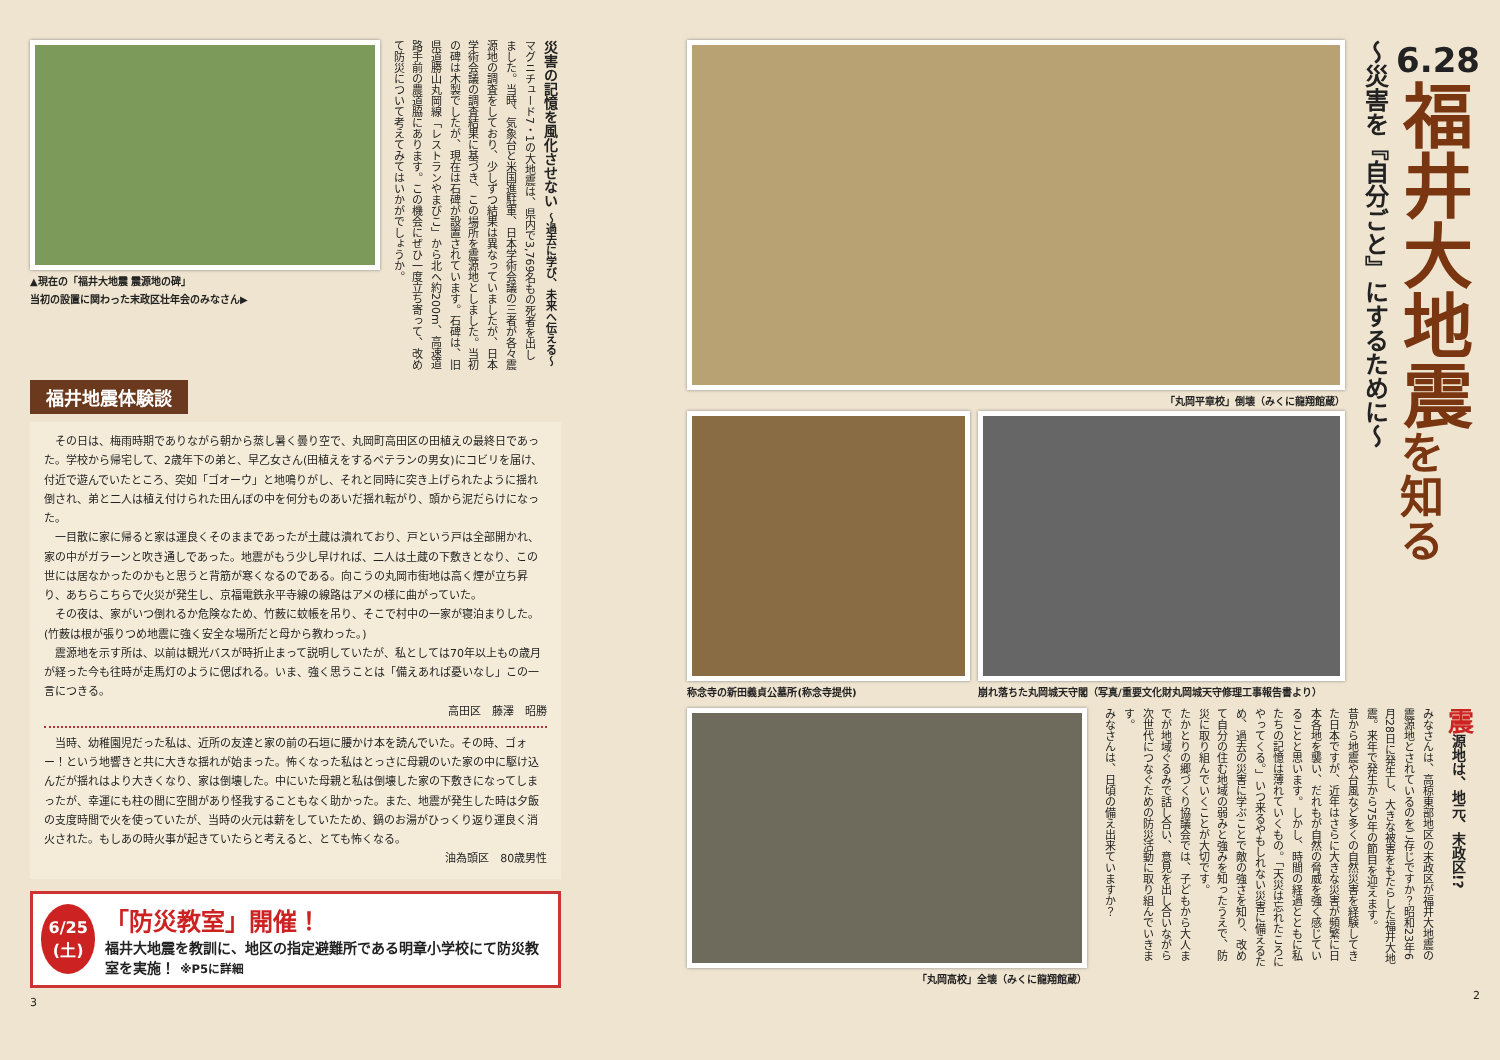▲現在の「福井大地震 震源地の碑」
当初の設置に関わった末政区壮年会のみなさん▶
災害の記憶を風化させない ～過去に学び、未来へ伝える～
マグニチュード7・1の大地震は、県内で3,769名もの死者を出しました。当時、気象台と米国進駐軍、日本学術会議の三者が各々震源地の調査をしており、少しずつ結果は異なっていましたが、日本学術会議の調査結果に基づき、この場所を震源地としました。当初の碑は木製でしたが、現在は石碑が設置されています。石碑は、旧県道勝山丸岡線「レストランやまびこ」から北へ約200m、高速道路手前の農道脇にあります。この機会にぜひ一度立ち寄って、改めて防災について考えてみてはいかがでしょうか。
福井地震体験談
　その日は、梅雨時期でありながら朝から蒸し暑く曇り空で、丸岡町高田区の田植えの最終日であった。学校から帰宅して、2歳年下の弟と、早乙女さん(田植えをするベテランの男女)にコビリを届け、付近で遊んでいたところ、突如「ゴオーウ」と地鳴りがし、それと同時に突き上げられたように揺れ倒され、弟と二人は植え付けられた田んぼの中を何分ものあいだ揺れ転がり、頭から泥だらけになった。
　一目散に家に帰ると家は運良くそのままであったが土蔵は潰れており、戸という戸は全部開かれ、家の中がガラーンと吹き通しであった。地震がもう少し早ければ、二人は土蔵の下敷きとなり、この世には居なかったのかもと思うと背筋が寒くなるのである。向こうの丸岡市街地は高く煙が立ち昇り、あちらこちらで火災が発生し、京福電鉄永平寺線の線路はアメの様に曲がっていた。
　その夜は、家がいつ倒れるか危険なため、竹薮に蚊帳を吊り、そこで村中の一家が寝泊まりした。(竹薮は根が張りつめ地震に強く安全な場所だと母から教わった。)
　震源地を示す所は、以前は観光バスが時折止まって説明していたが、私としては70年以上もの歳月が経った今も往時が走馬灯のように偲ばれる。いま、強く思うことは「備えあれば憂いなし」この一言につきる。
高田区　藤澤　昭勝
　当時、幼稚園児だった私は、近所の友達と家の前の石垣に腰かけ本を読んでいた。その時、ゴォー！という地響きと共に大きな揺れが始まった。怖くなった私はとっさに母親のいた家の中に駆け込んだが揺れはより大きくなり、家は倒壊した。中にいた母親と私は倒壊した家の下敷きになってしまったが、幸運にも柱の間に空間があり怪我することもなく助かった。また、地震が発生した時は夕飯の支度時間で火を使っていたが、当時の火元は薪をしていたため、鍋のお湯がひっくり返り運良く消火された。もしあの時火事が起きていたらと考えると、とても怖くなる。
油為頭区　80歳男性
6/25
(土)
「防災教室」開催！
福井大地震を教訓に、地区の指定避難所である明章小学校にて防災教室を実施！ ※P5に詳細
3
「丸岡平章校」倒壊（みくに龍翔館蔵）
称念寺の新田義貞公墓所(称念寺提供) 崩れ落ちた丸岡城天守閣（写真/重要文化財丸岡城天守修理工事報告書より）
6.28
福井大地震
を知る
～災害を『自分ごと』にするために～
「丸岡高校」全壊（みくに龍翔館蔵）
震源地は、地元、末政区!?
みなさんは、高椋東部地区の末政区が福井大地震の震源地とされているのをご存じですか？昭和23年6月28日に発生し、大きな被害をもたらした福井大地震。来年で発生から75年の節目を迎えます。
昔から地震や台風など多くの自然災害を経験してきた日本ですが、近年はさらに大きな災害が頻繁に日本各地を襲い、だれもが自然の脅威を強く感じていることと思います。しかし、時間の経過とともに私たちの記憶は薄れていくもの。「天災は忘れたころにやってくる。」いつ来るやもしれない災害に備えるため、過去の災害に学ぶことで敵の強さを知り、改めて自分の住む地域の弱みと強みを知ったうえで、防災に取り組んでいくことが大切です。
たかとりの郷づくり協議会では、子どもから大人までが地域ぐるみで話し合い、意見を出し合いながら次世代につなぐための防災活動に取り組んでいきます。
みなさんは、日頃の備え出来ていますか？
2